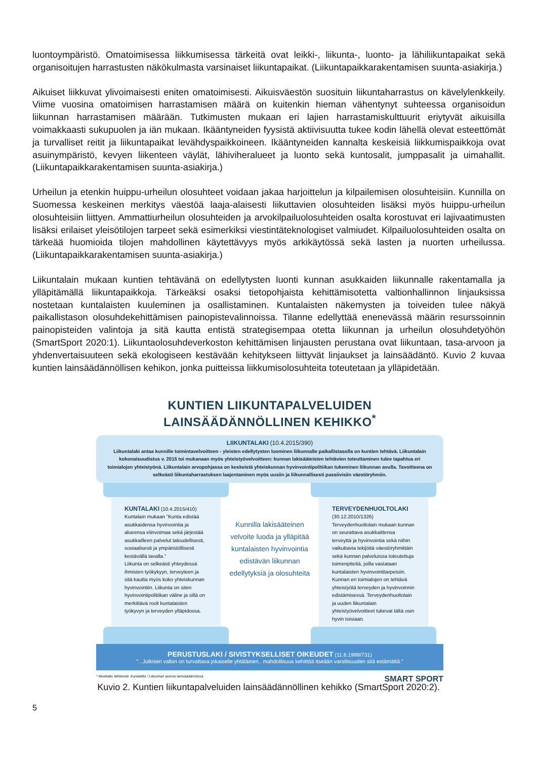luontoympäristö. Omatoimisessa liikkumisessa tärkeitä ovat leikki-, liikunta-, luonto- ja lähiliikuntapaikat sekä organisoitujen harrastusten näkökulmasta varsinaiset liikuntapaikat. (Liikuntapaikkarakentamisen suunta-asiakirja.)
Aikuiset liikkuvat ylivoimaisesti eniten omatoimisesti. Aikuisväestön suosituin liikuntaharrastus on kävelylenkkeily. Viime vuosina omatoimisen harrastamisen määrä on kuitenkin hieman vähentynyt suhteessa organisoidun liikunnan harrastamisen määrään. Tutkimusten mukaan eri lajien harrastamiskulttuurit eriytyvät aikuisilla voimakkaasti sukupuolen ja iän mukaan. Ikääntyneiden fyysistä aktiivisuutta tukee kodin lähellä olevat esteettömät ja turvalliset reitit ja liikuntapaikat levähdyspaikkoineen. Ikääntyneiden kannalta keskeisiä liikkumispaikkoja ovat asuinympäristö, kevyen liikenteen väylät, lähiviheralueet ja luonto sekä kuntosalit, jumppasalit ja uimahallit. (Liikuntapaikkarakentamisen suunta-asiakirja.)
Urheilun ja etenkin huippu-urheilun olosuhteet voidaan jakaa harjoittelun ja kilpailemisen olosuhteisiin. Kunnilla on Suomessa keskeinen merkitys väestöä laaja-alaisesti liikuttavien olosuhteiden lisäksi myös huippu-urheilun olosuhteisiin liittyen. Ammattiurheilun olosuhteiden ja arvokilpailuolosuhteiden osalta korostuvat eri lajivaatimusten lisäksi erilaiset yleisötilojen tarpeet sekä esimerkiksi viestintäteknologiset valmiudet. Kilpailuolosuhteiden osalta on tärkeää huomioida tilojen mahdollinen käytettävyys myös arkikäytössä sekä lasten ja nuorten urheilussa. (Liikuntapaikkarakentamisen suunta-asiakirja.)
Liikuntalain mukaan kuntien tehtävänä on edellytysten luonti kunnan asukkaiden liikunnalle rakentamalla ja ylläpitämällä liikuntapaikkoja. Tärkeäksi osaksi tietopohjaista kehittämisotetta valtionhallinnon linjauksissa nostetaan kuntalaisten kuuleminen ja osallistaminen. Kuntalaisten näkemysten ja toiveiden tulee näkyä paikallistason olosuhdekehittämisen painopistevalinnoissa. Tilanne edellyttää enenevässä määrin resurssoinnin painopisteiden valintoja ja sitä kautta entistä strategisempaa otetta liikunnan ja urheilun olosuhdetyöhön (SmartSport 2020:1). Liikuntaolosuhdeverkoston kehittämisen linjausten perustana ovat liikuntaan, tasa-arvoon ja yhdenvertaisuuteen sekä ekologiseen kestävään kehitykseen liittyvät linjaukset ja lainsäädäntö. Kuvio 2 kuvaa kuntien lainsäädännöllisen kehikon, jonka puitteissa liikkumisolosuhteita toteutetaan ja ylläpidetään.
KUNTIEN LIIKUNTAPALVELUIDEN LAINSÄÄDÄNNÖLLINEN KEHIKKO<sup>*</sup>
LIIKUNTALAKI (10.4.2015/390)
Liikuntalaki antaa kunnille toimintavelvoitteen - yleisten edellytysten luominen liikunnalle paikallistasolla on kuntien tehtävä. Liikuntalain kokonaisuudistus v. 2015 toi mukanaan myös yhteistyövelvoitteen: kunnan lakisääteisten tehtävien toteuttaminen tulee tapahtua eri toimialojen yhteistyönä. Liikuntalain arvopohjassa on keskeistä yhteiskunnan hyvinvointipolitiikan tukeminen liikunnan avulla. Tavoitteena on selkeästi liikuntaharrastuksen laajentaminen myös uusiin ja liikunnallisesti passiivisiin väestöryhmiin.
KUNTALAKI (10.4.2015/410)
Kuntalain mukaan ”Kunta edistää asukkaidensa hyvinvointia ja alueensa elinvoimaa sekä järjestää asukkailleen palvelut taloudellisesti, sosiaalisesti ja ympäristöllisesti kestävällä tavalla.”
Liikunta on selkeästi yhteydessä ihmisten työkykyyn, terveyteen ja sitä kautta myös koko yhteiskunnan hyvinvointiin. Liikunta on siten hyvinvointipolitiikan väline ja sillä on merkittävä rooli kuntalaisten työkyvyn ja terveyden ylläpidossa.
Kunnilla lakisääteinen velvoite luoda ja ylläpitää kuntalaisten hyvinvointia edistävän liikunnan edellytyksiä ja olosuhteita
TERVEYDENHUOLTOLAKI
(30.12.2010/1326)
Terveydenhuoltolain mukaan kunnan on seurattava asukkaittensa terveyttä ja hyvinvointia sekä niihin vaikuttavia tekijöitä väestöryhmittäin sekä kunnan palveluissa toteutettuja toimenpiteitä, joilla vastataan kuntalaisten hyvinvointitarpeisiin. Kunnan eri toimialojen on tehtävä yhteistyötä terveyden ja hyvinvoinnin edistämisessä. Terveydenhuoltolain ja uuden liikuntalain yhteistyövelvoitteet tukevat tältä osin hyvin toisiaan.
PERUSTUSLAKI / SIVISTYKSELLISET OIKEUDET (11.6.1999/731)
”...Julkisen vallan on turvattava jokaiselle yhtäläinen.. mahdollisuus kehittää itseään varallisuuden sitä estämättä.”
* Muokattu lähteestä: Kuntaliitto / Liikunnan asema lainsäädännössä SMART SPORT
Kuvio 2. Kuntien liikuntapalveluiden lainsäädännöllinen kehikko (SmartSport 2020:2).
5